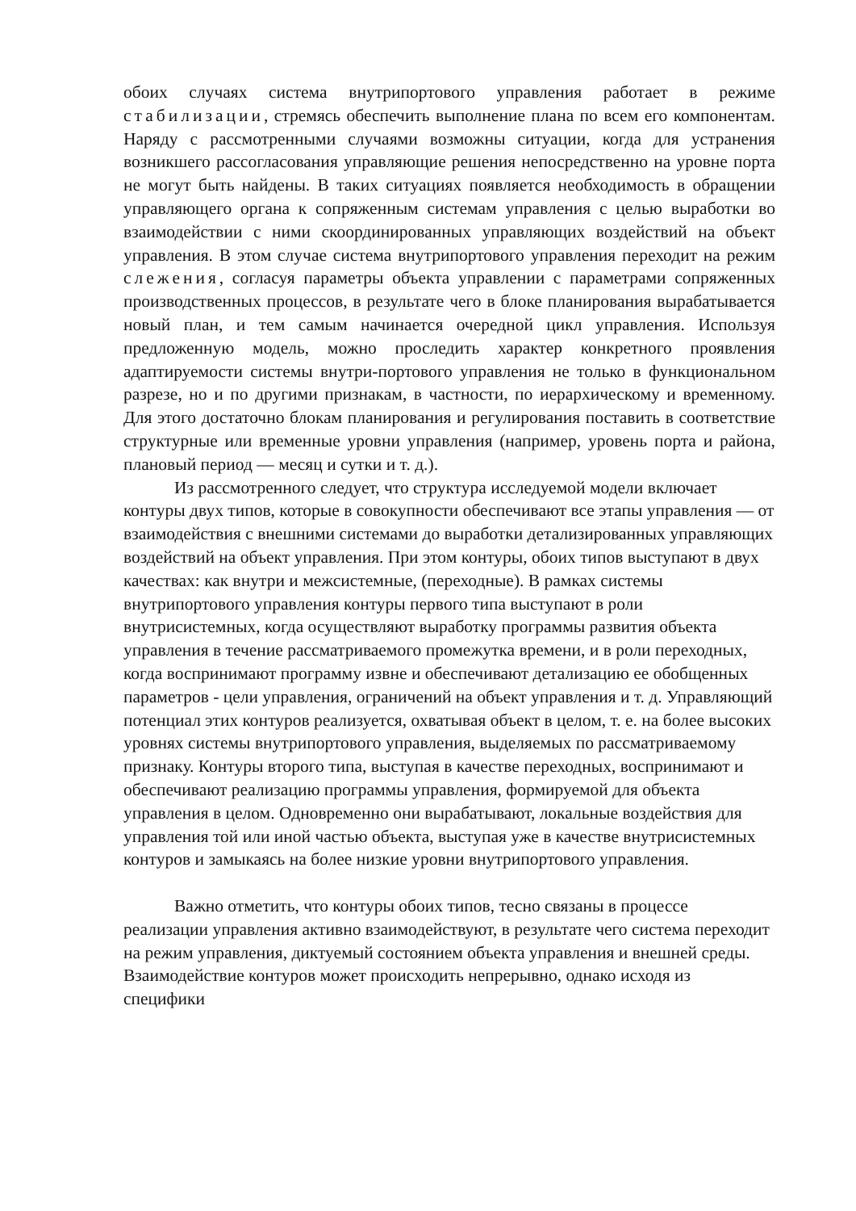обоих случаях система внутрипортового управления работает в режиме стабилизации, стремясь обеспечить выполнение плана по всем его компонентам. Наряду с рассмотренными случаями возможны ситуации, когда для устранения возникшего рассогласования управляющие решения непосредственно на уровне порта не могут быть найдены. В таких ситуациях появляется необходимость в обращении управляющего органа к сопряженным системам управления с целью выработки во взаимодействии с ними скоординированных управляющих воздействий на объект управления. В этом случае система внутрипортового управления переходит на режим слежения, согласуя параметры объекта управлении с параметрами сопряженных производственных процессов, в результате чего в блоке планирования вырабатывается новый план, и тем самым начинается очередной цикл управления. Используя предложенную модель, можно проследить характер конкретного проявления адаптируемости системы внутри-портового управления не только в функциональном разрезе, но и по другими признакам, в частности, по иерархическому и временному. Для этого достаточно блокам планирования и регулирования поставить в соответствие структурные или временные уровни управления (например, уровень порта и района, плановый период — месяц и сутки и т. д.).
Из рассмотренного следует, что структура исследуемой модели включает контуры двух типов, которые в совокупности обеспечивают все этапы управления — от взаимодействия с внешними системами до выработки детализированных управляющих воздействий на объект управления. При этом контуры, обоих типов выступают в двух качествах: как внутри и межсистемные, (переходные). В рамках системы внутрипортового управления контуры первого типа выступают в роли внутрисистемных, когда осуществляют выработку программы развития объекта управления в течение рассматриваемого промежутка времени, и в роли переходных, когда воспринимают программу извне и обеспечивают детализацию ее обобщенных параметров - цели управления, ограничений на объект управления и т. д. Управляющий потенциал этих контуров реализуется, охватывая объект в целом, т. е. на более высоких уровнях системы внутрипортового управления, выделяемых по рассматриваемому признаку. Контуры второго типа, выступая в качестве переходных, воспринимают и обеспечивают реализацию программы управления, формируемой для объекта управления в целом. Одновременно они вырабатывают, локальные воздействия для управления той или иной частью объекта, выступая уже в качестве внутрисистемных контуров и замыкаясь на более низкие уровни внутрипортового управления.
Важно отметить, что контуры обоих типов, тесно связаны в процессе реализации управления активно взаимодействуют, в результате чего система переходит на режим управления, диктуемый состоянием объекта управления и внешней среды. Взаимодействие контуров может происходить непрерывно, однако исходя из специфики